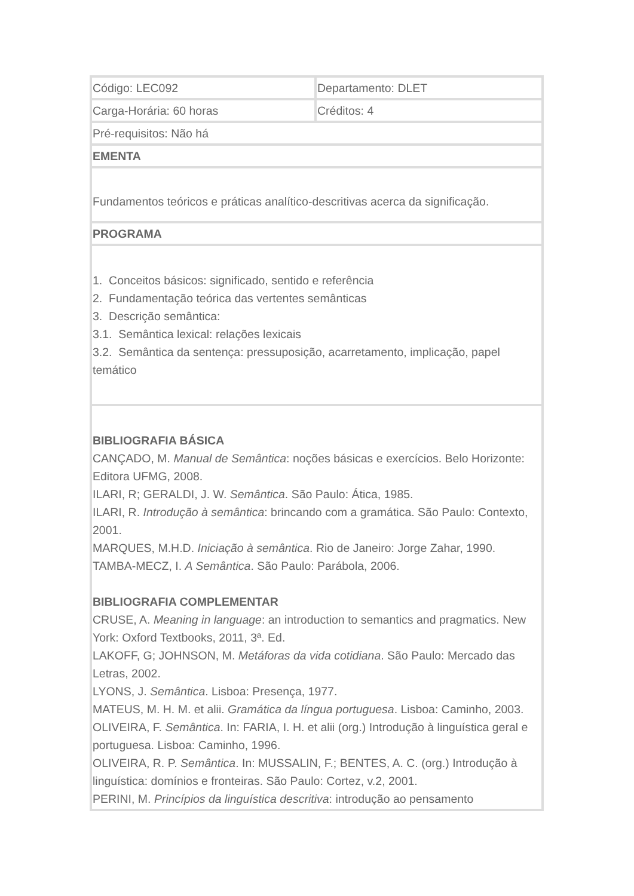| Código: LEC092 | Departamento: DLET |
| Carga-Horária: 60 horas | Créditos: 4 |
| Pré-requisitos: Não há | |
| EMENTA | |
| Fundamentos teóricos e práticas analítico-descritivas acerca da significação. | |
| PROGRAMA | |
| 1. Conceitos básicos: significado, sentido e referência 2. Fundamentação teórica das vertentes semânticas 3. Descrição semântica: 3.1. Semântica lexical: relações lexicais 3.2. Semântica da sentença: pressuposição, acarretamento, implicação, papel temático | |
| BIBLIOGRAFIA BÁSICA CANÇADO, M. Manual de Semântica : noções básicas e exercícios. Belo Horizonte: Editora UFMG, 2008. ILARI, R; GERALDI, J. W. Semântica . São Paulo: Ática, 1985. ILARI, R. Introdução à semântica : brincando com a gramática. São Paulo: Contexto, 2001. MARQUES, M.H.D. Iniciação à semântica . Rio de Janeiro: Jorge Zahar, 1990. TAMBA-MECZ, I. A Semântica . São Paulo: Parábola, 2006. BIBLIOGRAFIA COMPLEMENTAR CRUSE, A. Meaning in language : an introduction to semantics and pragmatics. New York: Oxford Textbooks, 2011, 3ª. Ed. LAKOFF, G; JOHNSON, M. Metáforas da vida cotidiana . São Paulo: Mercado das Letras, 2002. LYONS, J. Semântica . Lisboa: Presença, 1977. MATEUS, M. H. M. et alii. Gramática da língua portuguesa . Lisboa: Caminho, 2003. OLIVEIRA, F. Semântica . In: FARIA, I. H. et alii (org.) Introdução à linguística geral e portuguesa. Lisboa: Caminho, 1996. OLIVEIRA, R. P. Semântica . In: MUSSALIN, F.; BENTES, A. C. (org.) Introdução à linguística: domínios e fronteiras. São Paulo: Cortez, v.2, 2001. PERINI, M. Princípios da linguística descritiva : introdução ao pensamento | |